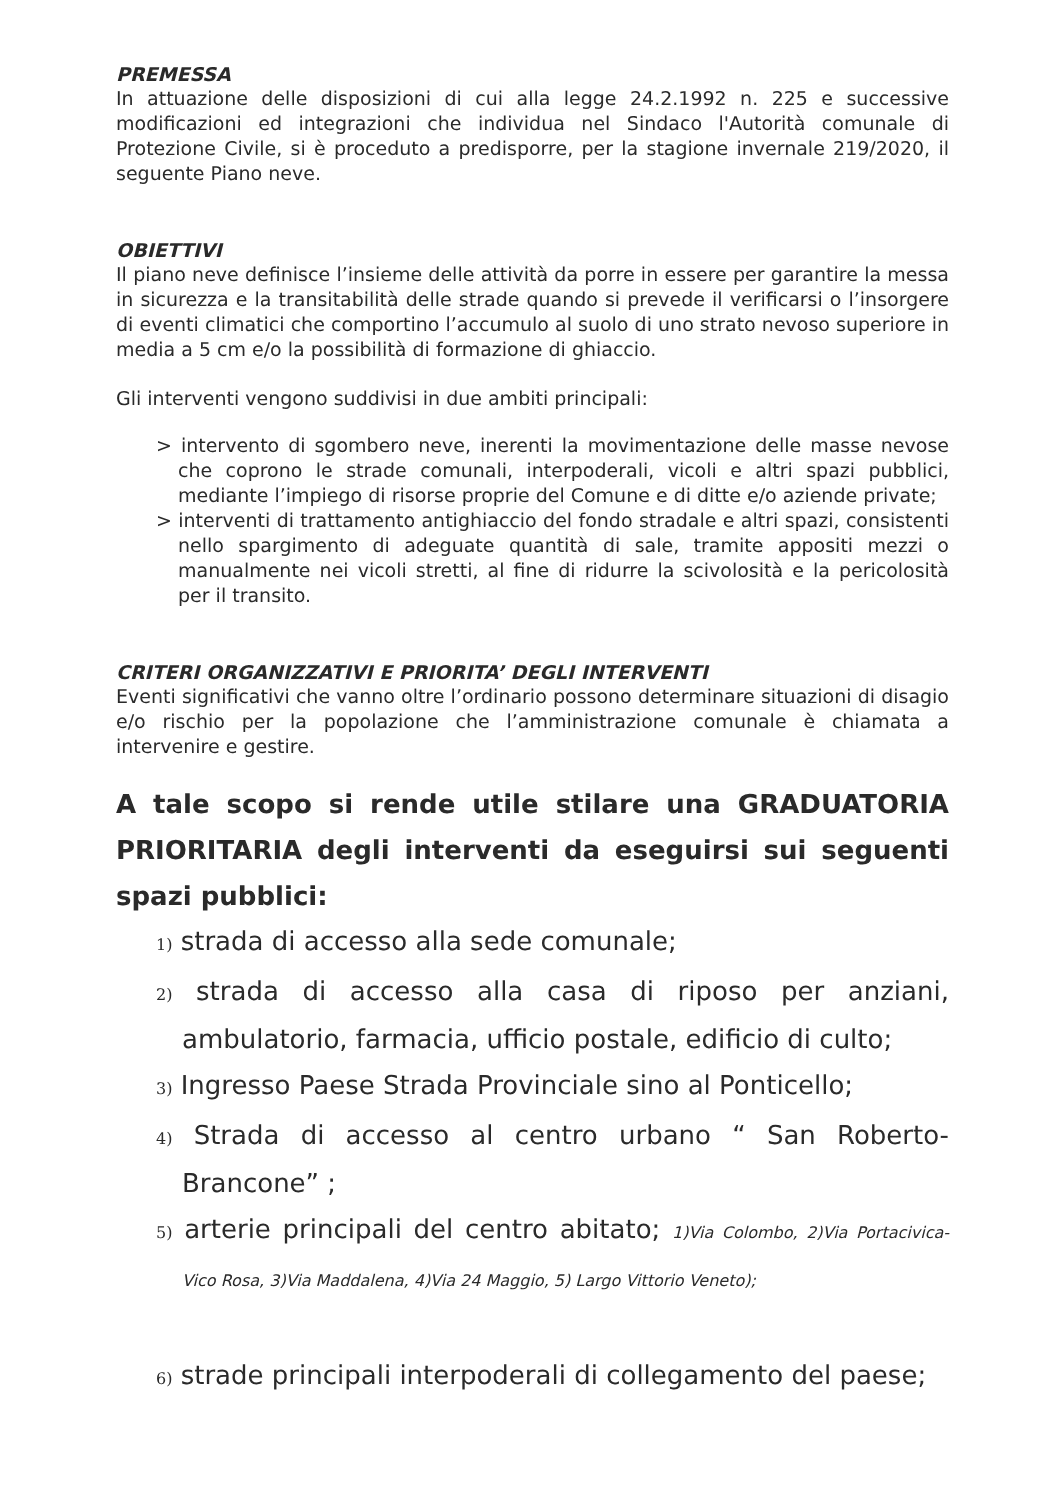PREMESSA
In attuazione delle disposizioni di cui alla legge 24.2.1992 n. 225 e successive modificazioni ed integrazioni che individua nel Sindaco l'Autorità comunale di Protezione Civile, si è proceduto a predisporre, per la stagione invernale 219/2020, il seguente Piano neve.
OBIETTIVI
Il piano neve definisce l’insieme delle attività da porre in essere per garantire la messa in sicurezza e la transitabilità delle strade quando si prevede il verificarsi o l’insorgere di eventi climatici che comportino l’accumulo al suolo di uno strato nevoso superiore in media a 5 cm e/o la possibilità di formazione di ghiaccio.
Gli interventi vengono suddivisi in due ambiti principali:
> intervento di sgombero neve, inerenti la movimentazione delle masse nevose che coprono le strade comunali, interpoderali, vicoli e altri spazi pubblici, mediante l’impiego di risorse proprie del Comune e di ditte e/o aziende private;
> interventi di trattamento antighiaccio del fondo stradale e altri spazi, consistenti nello spargimento di adeguate quantità di sale, tramite appositi mezzi o manualmente nei vicoli stretti, al fine di ridurre la scivolosità e la pericolosità per il transito.
CRITERI ORGANIZZATIVI E PRIORITA’ DEGLI INTERVENTI
Eventi significativi che vanno oltre l’ordinario possono determinare situazioni di disagio e/o rischio per la popolazione che l’amministrazione comunale è chiamata a intervenire e gestire.
A tale scopo si rende utile stilare una GRADUATORIA PRIORITARIA degli interventi da eseguirsi sui seguenti spazi pubblici:
1) strada di accesso alla sede comunale;
2) strada di accesso alla casa di riposo per anziani, ambulatorio, farmacia, ufficio postale, edificio di culto;
3) Ingresso Paese Strada Provinciale sino al Ponticello;
4) Strada di accesso al centro urbano “ San Roberto-Brancone” ;
5) arterie principali del centro abitato; 1)Via Colombo, 2)Via Portacivica-Vico Rosa, 3)Via Maddalena, 4)Via 24 Maggio, 5) Largo Vittorio Veneto);
6) strade principali interpoderali di collegamento del paese;